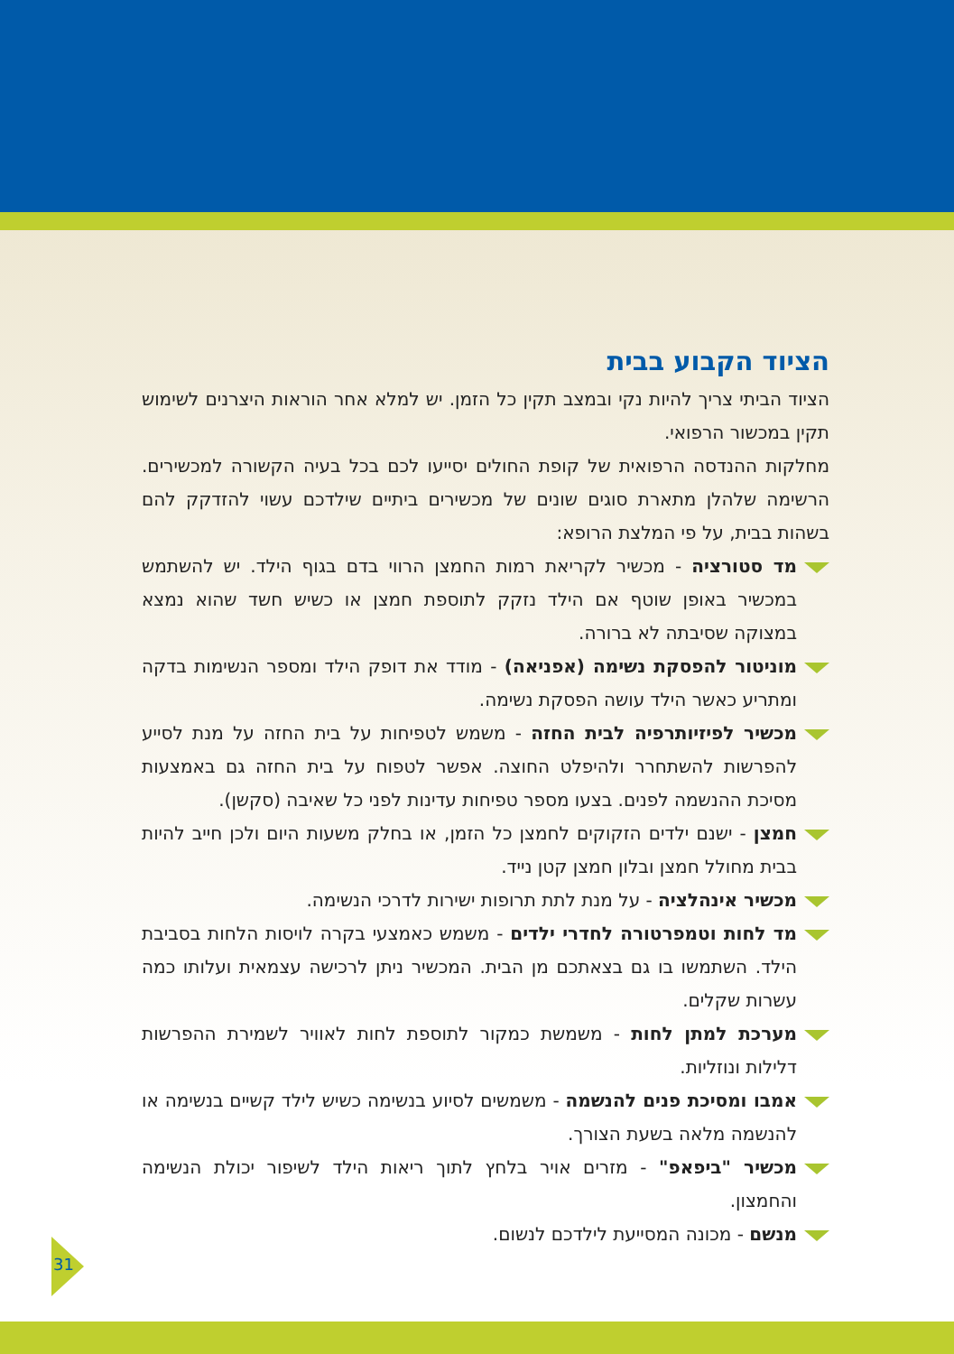הציוד הקבוע בבית
הציוד הביתי צריך להיות נקי ובמצב תקין כל הזמן. יש למלא אחר הוראות היצרנים לשימוש תקין במכשור הרפואי.
מחלקות ההנדסה הרפואית של קופת החולים יסייעו לכם בכל בעיה הקשורה למכשירים. הרשימה שלהלן מתארת סוגים שונים של מכשירים ביתיים שילדכם עשוי להזדקק להם בשהות בבית, על פי המלצת הרופא:
מד סטורציה - מכשיר לקריאת רמות החמצן הרווי בדם בגוף הילד. יש להשתמש במכשיר באופן שוטף אם הילד נזקק לתוספת חמצן או כשיש חשד שהוא נמצא במצוקה שסיבתה לא ברורה.
מוניטור להפסקת נשימה (אפניאה) - מודד את דופק הילד ומספר הנשימות בדקה ומתריע כאשר הילד עושה הפסקת נשימה.
מכשיר לפיזיותרפיה לבית החזה - משמש לטפיחות על בית החזה על מנת לסייע להפרשות להשתחרר ולהיפלט החוצה. אפשר לטפוח על בית החזה גם באמצעות מסיכת ההנשמה לפנים. בצעו מספר טפיחות עדינות לפני כל שאיבה (סקשן).
חמצן - ישנם ילדים הזקוקים לחמצן כל הזמן, או בחלק משעות היום ולכן חייב להיות בבית מחולל חמצן ובלון חמצן קטן נייד.
מכשיר אינהלציה - על מנת לתת תרופות ישירות לדרכי הנשימה.
מד לחות וטמפרטורה לחדרי ילדים - משמש כאמצעי בקרה לויסות הלחות בסביבת הילד. השתמשו בו גם בצאתכם מן הבית. המכשיר ניתן לרכישה עצמאית ועלותו כמה עשרות שקלים.
מערכת למתן לחות - משמשת כמקור לתוספת לחות לאוויר לשמירת ההפרשות דלילות ונוזליות.
אמבו ומסיכת פנים להנשמה - משמשים לסיוע בנשימה כשיש לילד קשיים בנשימה או להנשמה מלאה בשעת הצורך.
מכשיר "ביפאפ" - מזרים אויר בלחץ לתוך ריאות הילד לשיפור יכולת הנשימה והחמצון.
מנשם - מכונה המסייעת לילדכם לנשום.
31